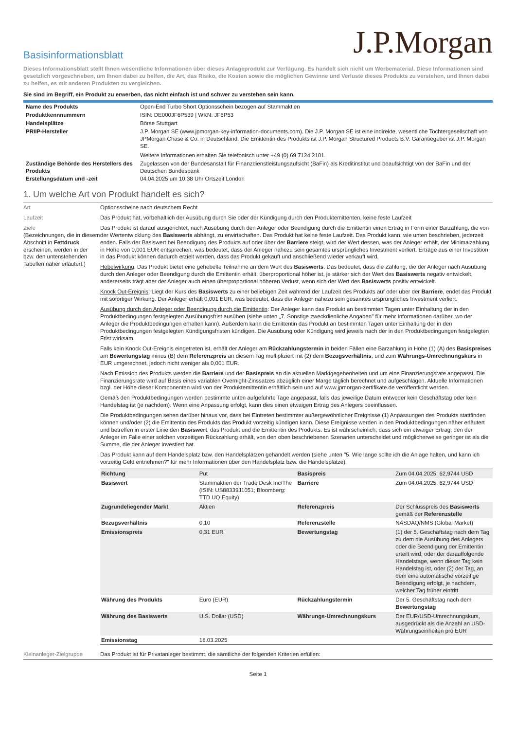J.P.Morgan
Basisinformationsblatt
Dieses Informationsblatt stellt Ihnen wesentliche Informationen über dieses Anlageprodukt zur Verfügung. Es handelt sich nicht um Werbematerial. Diese Informationen sind gesetzlich vorgeschrieben, um Ihnen dabei zu helfen, die Art, das Risiko, die Kosten sowie die möglichen Gewinne und Verluste dieses Produkts zu verstehen, und Ihnen dabei zu helfen, es mit anderen Produkten zu vergleichen.
Sie sind im Begriff, ein Produkt zu erwerben, das nicht einfach ist und schwer zu verstehen sein kann.
| Name des Produkts | Open-End Turbo Short Optionsschein bezogen auf Stammaktien |
| Produktkennnummern | ISIN: DE000JF6P539 / WKN: JF6P53 |
| Handelsplätze | Börse Stuttgart |
| PRIIP-Hersteller | J.P. Morgan SE (www.jpmorgan-key-information-documents.com). Die J.P. Morgan SE ist eine indirekte, wesentliche Tochtergesellschaft von JPMorgan Chase & Co. in Deutschland. Die Emittentin des Produkts ist J.P. Morgan Structured Products B.V. Garantiegeber ist J.P. Morgan SE. Weitere Informationen erhalten Sie telefonisch unter +49 (0) 69 7124 2101. |
| Zuständige Behörde des Herstellers des Produkts | Zugelassen von der Bundesanstalt für Finanzdienstleistungsaufsicht (BaFin) als Kreditinstitut und beaufsichtigt von der BaFin und der Deutschen Bundesbank |
| Erstellungsdatum und -zeit | 04.04.2025 um 10:38 Uhr Ortszeit London |
1. Um welche Art von Produkt handelt es sich?
| Art | Optionsscheine nach deutschem Recht |
| Laufzeit | Das Produkt hat, vorbehaltlich der Ausübung durch Sie oder der Kündigung durch den Produktemittenten, keine feste Laufzeit |
| Ziele (Bezeichnungen, die in diesem Abschnitt in Fettdruck erscheinen, werden in der bzw. den untenstehenden Tabellen näher erläutert.) | Das Produkt ist darauf ausgerichtet, nach Ausübung durch den Anleger oder Beendigung durch die Emittentin einen Ertrag in Form einer Barzahlung, die von der Wertentwicklung des Basiswerts abhängt, zu erwirtschaften. Das Produkt hat keine feste Laufzeit. Das Produkt kann, wie unten beschrieben, jederzeit enden. Falls der Basiswert bei Beendigung des Produkts auf oder über der Barriere steigt, wird der Wert dessen, was der Anleger erhält, der Minimalzahlung in Höhe von 0,001 EUR entsprechen, was bedeutet, dass der Anleger nahezu sein gesamtes ursprüngliches Investment verliert. Erträge aus einer Investition in das Produkt können dadurch erzielt werden, dass das Produkt gekauft und anschließend wieder verkauft wird. Hebelwirkung : Das Produkt bietet eine gehebelte Teilnahme an dem Wert des Basiswerts . Das bedeutet, dass die Zahlung, die der Anleger nach Ausübung durch den Anleger oder Beendigung durch die Emittentin erhält, überproportional höher ist, je stärker sich der Wert des Basiswerts negativ entwickelt, andererseits trägt aber der Anleger auch einen überproportional höheren Verlust, wenn sich der Wert des Basiswerts positiv entwickelt. Knock Out-Ereignis : Liegt der Kurs des Basiswerts zu einer beliebigen Zeit während der Laufzeit des Produkts auf oder über der Barriere , endet das Produkt mit sofortiger Wirkung. Der Anleger erhält 0,001 EUR, was bedeutet, dass der Anleger nahezu sein gesamtes ursprüngliches Investment verliert. Ausübung durch den Anleger oder Beendigung durch die Emittentin : Der Anleger kann das Produkt an bestimmten Tagen unter Einhaltung der in den Produktbedingungen festgelegten Ausübungsfrist ausüben (siehe unten „7. Sonstige zweckdienliche Angaben" für mehr Informationen darüber, wo der Anleger die Produktbedingungen erhalten kann). Außerdem kann die Emittentin das Produkt an bestimmten Tagen unter Einhaltung der in den Produktbedingungen festgelegten Kündigungsfristen kündigen. Die Ausübung oder Kündigung wird jeweils nach der in den Produktbedingungen festgelegten Frist wirksam. Falls kein Knock Out-Ereignis eingetreten ist, erhält der Anleger am Rückzahlungstermin in beiden Fällen eine Barzahlung in Höhe (1) (A) des Basispreises am Bewertungstag minus (B) dem Referenzpreis an diesem Tag multipliziert mit (2) dem Bezugsverhältnis , und zum Währungs-Umrechnungskurs in EUR umgerechnet, jedoch nicht weniger als 0,001 EUR. Nach Emission des Produkts werden die Barriere und der Basispreis an die aktuellen Marktgegebenheiten und um eine Finanzierungsrate angepasst. Die Finanzierungsrate wird auf Basis eines variablen Overnight-Zinssatzes abzüglich einer Marge täglich berechnet und aufgeschlagen. Aktuelle Informationen bzgl. der Höhe dieser Komponenten wird von der Produktemittentin erhältlich sein und auf www.jpmorgan-zertifikate.de veröffentlicht werden. Gemäß den Produktbedingungen werden bestimmte unten aufgeführte Tage angepasst, falls das jeweilige Datum entweder kein Geschäftstag oder kein Handelstag ist (je nachdem). Wenn eine Anpassung erfolgt, kann dies einen etwaigen Ertrag des Anlegers beeinflussen. Die Produktbedingungen sehen darüber hinaus vor, dass bei Eintreten bestimmter außergewöhnlicher Ereignisse (1) Anpassungen des Produkts stattfinden können und/oder (2) die Emittentin des Produkts das Produkt vorzeitig kündigen kann. Diese Ereignisse werden in den Produktbedingungen näher erläutert und betreffen in erster Linie den Basiswert , das Produkt und die Emittentin des Produkts. Es ist wahrscheinlich, dass sich ein etwaiger Ertrag, den der Anleger im Falle einer solchen vorzeitigen Rückzahlung erhält, von den oben beschriebenen Szenarien unterscheidet und möglicherweise geringer ist als die Summe, die der Anleger investiert hat. Das Produkt kann auf dem Handelsplatz bzw. den Handelsplätzen gehandelt werden (siehe unten "5. Wie lange sollte ich die Anlage halten, und kann ich vorzeitig Geld entnehmen?" für mehr Informationen über den Handelsplatz bzw. die Handelsplätze). / Richtung / Put / Basispreis / Zum 04.04.2025: 62,9744 USD / / Basiswert / Stammaktien der Trade Desk Inc/The (ISIN: US88339J1051; Bloomberg: TTD UQ Equity) / Barriere / Zum 04.04.2025: 62,9744 USD / / Zugrundeliegender Markt / Aktien / Referenzpreis / Der Schlusspreis des Basiswerts gemäß der Referenzstelle / / Bezugsverhältnis / 0,10 / Referenzstelle / NASDAQ/NMS (Global Market) / / Emissionspreis / 0,31 EUR / Bewertungstag / (1) der 5. Geschäftstag nach dem Tag zu dem die Ausübung des Anlegers oder die Beendigung der Emittentin erteilt wird, oder der darauffolgende Handelstage, wenn dieser Tag kein Handelstag ist, oder (2) der Tag, an dem eine automatische vorzeitige Beendigung erfolgt, je nachdem, welcher Tag früher eintritt / / Währung des Produkts / Euro (EUR) / Rückzahlungstermin / Der 5. Geschäftstag nach dem Bewertungstag / / Währung des Basiswerts / U.S. Dollar (USD) / Währungs-Umrechnungskurs / Der EUR/USD-Umrechnungskurs, ausgedrückt als die Anzahl an USD-Währungseinheiten pro EUR / / Emissionstag / 18.03.2025 / / / |
| Kleinanleger-Zielgruppe | Das Produkt ist für Privatanleger bestimmt, die sämtliche der folgenden Kriterien erfüllen: |
Seite 1